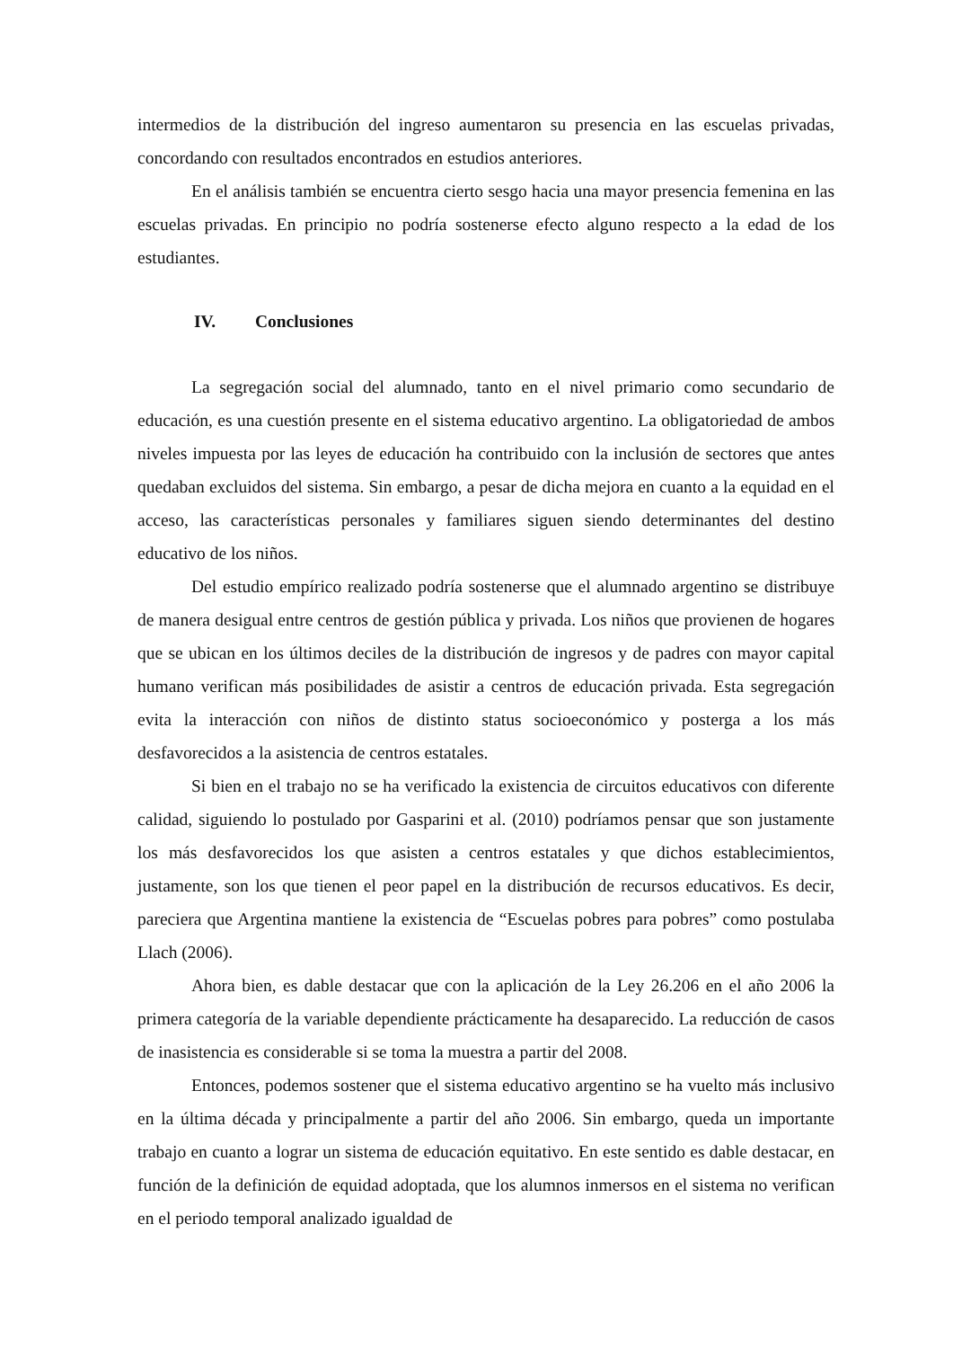intermedios de la distribución del ingreso aumentaron su presencia en las escuelas privadas, concordando con resultados encontrados en estudios anteriores.
En el análisis también se encuentra cierto sesgo hacia una mayor presencia femenina en las escuelas privadas. En principio no podría sostenerse efecto alguno respecto a la edad de los estudiantes.
IV. Conclusiones
La segregación social del alumnado, tanto en el nivel primario como secundario de educación, es una cuestión presente en el sistema educativo argentino. La obligatoriedad de ambos niveles impuesta por las leyes de educación ha contribuido con la inclusión de sectores que antes quedaban excluidos del sistema. Sin embargo, a pesar de dicha mejora en cuanto a la equidad en el acceso, las características personales y familiares siguen siendo determinantes del destino educativo de los niños.
Del estudio empírico realizado podría sostenerse que el alumnado argentino se distribuye de manera desigual entre centros de gestión pública y privada. Los niños que provienen de hogares que se ubican en los últimos deciles de la distribución de ingresos y de padres con mayor capital humano verifican más posibilidades de asistir a centros de educación privada. Esta segregación evita la interacción con niños de distinto status socioeconómico y posterga a los más desfavorecidos a la asistencia de centros estatales.
Si bien en el trabajo no se ha verificado la existencia de circuitos educativos con diferente calidad, siguiendo lo postulado por Gasparini et al. (2010) podríamos pensar que son justamente los más desfavorecidos los que asisten a centros estatales y que dichos establecimientos, justamente, son los que tienen el peor papel en la distribución de recursos educativos. Es decir, pareciera que Argentina mantiene la existencia de “Escuelas pobres para pobres” como postulaba Llach (2006).
Ahora bien, es dable destacar que con la aplicación de la Ley 26.206 en el año 2006 la primera categoría de la variable dependiente prácticamente ha desaparecido. La reducción de casos de inasistencia es considerable si se toma la muestra a partir del 2008.
Entonces, podemos sostener que el sistema educativo argentino se ha vuelto más inclusivo en la última década y principalmente a partir del año 2006. Sin embargo, queda un importante trabajo en cuanto a lograr un sistema de educación equitativo. En este sentido es dable destacar, en función de la definición de equidad adoptada, que los alumnos inmersos en el sistema no verifican en el periodo temporal analizado igualdad de